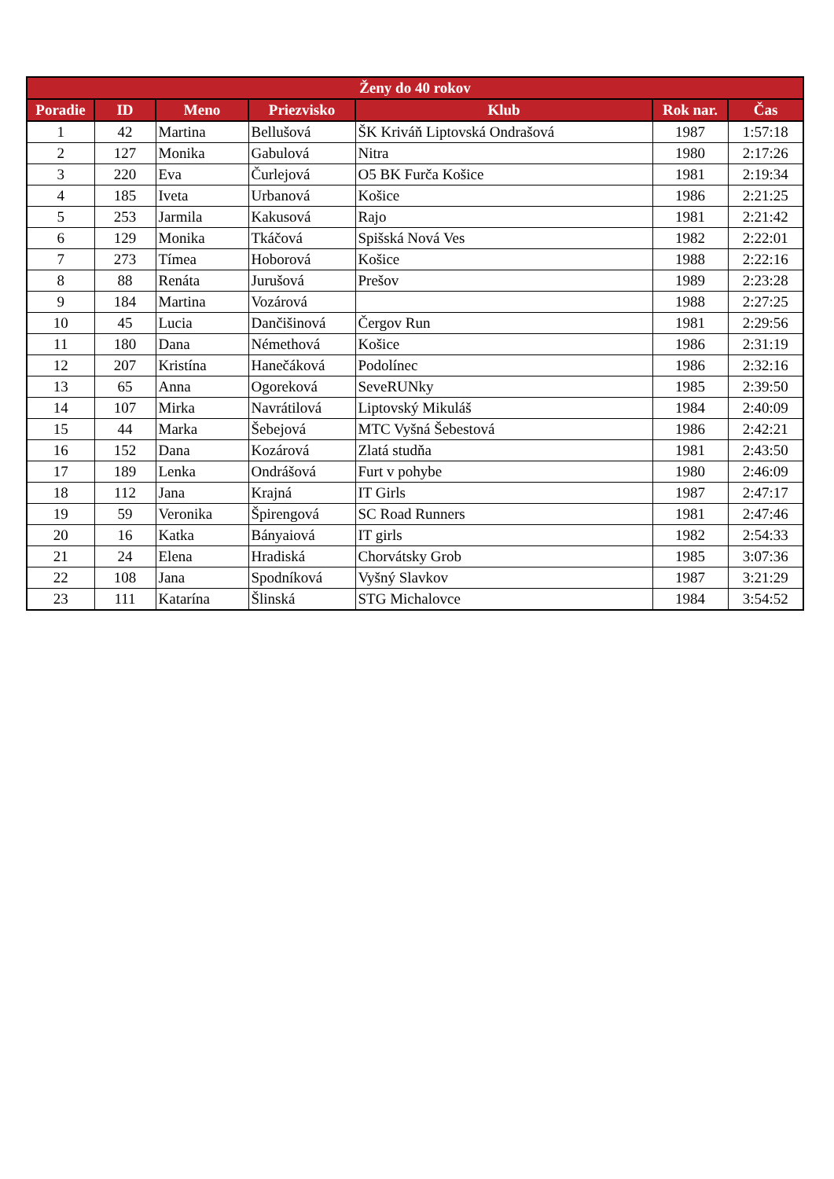| Ženy do 40 rokov | | | | | | |
| --- | --- | --- | --- | --- | --- | --- |
| Poradie | ID | Meno | Priezvisko | Klub | Rok nar. | Čas |
| 1 | 42 | Martina | Bellušová | ŠK Kriváň Liptovská Ondrašová | 1987 | 1:57:18 |
| 2 | 127 | Monika | Gabulová | Nitra | 1980 | 2:17:26 |
| 3 | 220 | Eva | Čurlejová | O5 BK Furča Košice | 1981 | 2:19:34 |
| 4 | 185 | Iveta | Urbanová | Košice | 1986 | 2:21:25 |
| 5 | 253 | Jarmila | Kakusová | Rajo | 1981 | 2:21:42 |
| 6 | 129 | Monika | Tkáčová | Spišská Nová Ves | 1982 | 2:22:01 |
| 7 | 273 | Tímea | Hoborová | Košice | 1988 | 2:22:16 |
| 8 | 88 | Renáta | Jurušová | Prešov | 1989 | 2:23:28 |
| 9 | 184 | Martina | Vozárová | | 1988 | 2:27:25 |
| 10 | 45 | Lucia | Dančišinová | Čergov Run | 1981 | 2:29:56 |
| 11 | 180 | Dana | Némethová | Košice | 1986 | 2:31:19 |
| 12 | 207 | Kristína | Hanečáková | Podolínec | 1986 | 2:32:16 |
| 13 | 65 | Anna | Ogoreková | SeveRUNky | 1985 | 2:39:50 |
| 14 | 107 | Mirka | Navrátilová | Liptovský Mikuláš | 1984 | 2:40:09 |
| 15 | 44 | Marka | Šebejová | MTC Vyšná Šebestová | 1986 | 2:42:21 |
| 16 | 152 | Dana | Kozárová | Zlatá studňa | 1981 | 2:43:50 |
| 17 | 189 | Lenka | Ondrášová | Furt v pohybe | 1980 | 2:46:09 |
| 18 | 112 | Jana | Krajná | IT Girls | 1987 | 2:47:17 |
| 19 | 59 | Veronika | Špirengová | SC Road Runners | 1981 | 2:47:46 |
| 20 | 16 | Katka | Bányaiová | IT girls | 1982 | 2:54:33 |
| 21 | 24 | Elena | Hradiská | Chorvátsky Grob | 1985 | 3:07:36 |
| 22 | 108 | Jana | Spodníková | Vyšný Slavkov | 1987 | 3:21:29 |
| 23 | 111 | Katarína | Šlinská | STG Michalovce | 1984 | 3:54:52 |